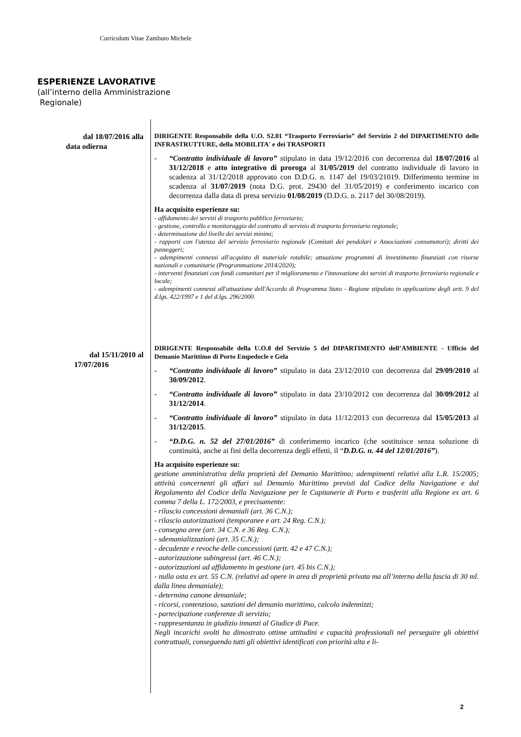Curriculum Vitae Zambuto Michele
ESPERIENZE LAVORATIVE
(all’interno della Amministrazione
Regionale)
dal 18/07/2016 alla
data odierna
DIRIGENTE Responsabile della U.O. S2.01 “Trasporto Ferroviario” del Servizio 2 del DIPARTIMENTO delle INFRASTRUTTURE, della MOBILITA' e dei TRASPORTI
- “Contratto individuale di lavoro” stipulato in data 19/12/2016 con decorrenza dal 18/07/2016 al 31/12/2018 e atto integrativo di proroga al 31/05/2019 del contratto individuale di lavoro in scadenza al 31/12/2018 approvato con D.D.G. n. 1147 del 19/03/21019. Differimento termine in scadenza al 31/07/2019 (nota D.G. prot. 29430 del 31/05/2019) e conferimento incarico con decorrenza dalla data di presa servizio 01/08/2019 (D.D.G. n. 2117 del 30/08/2019).
Ha acquisito esperienze su:
- affidamento dei servizi di trasporto pubblico ferroviario;
- gestione, controllo e monitoraggio del contratto di servizio di trasporto ferroviario regionale;
- determinazione del livello dei servizi minimi;
- rapporti con l'utenza del servizio ferroviario regionale (Comitati dei pendolari e Associazioni consumatori); diritti dei passeggeri;
- adempimenti connessi all'acquisto di materiale rotabile; attuazione programmi di investimento finanziati con risorse nazionali e comunitarie (Programmazione 2014/2020);
- interventi finanziati con fondi comunitari per il miglioramento e l'innovazione dei servizi di trasporto ferroviario regionale e locale;
- adempimenti connessi all'attuazione dell'Accordo di Programma Stato - Regione stipulato in applicazione degli artt. 9 del d.lgs. 422/1997 e 1 del d.lgs. 296/2000.
dal 15/11/2010 al
17/07/2016
DIRIGENTE Responsabile della U.O.8 del Servizio 5 del DIPARTIMENTO dell’AMBIENTE - Ufficio del Demanio Marittimo di Porto Empedocle e Gela
- “Contratto individuale di lavoro” stipulato in data 23/12/2010 con decorrenza dal 29/09/2010 al 30/09/2012.
- “Contratto individuale di lavoro” stipulato in data 23/10/2012 con decorrenza dal 30/09/2012 al 31/12/2014.
- “Contratto individuale di lavoro” stipulato in data 11/12/2013 con decorrenza dal 15/05/2013 al 31/12/2015.
- “D.D.G. n. 52 del 27/01/2016” di conferimento incarico (che sostituisce senza soluzione di continuità, anche ai fini della decorrenza degli effetti, il “D.D.G. n. 44 del 12/01/2016”).
Ha acquisito esperienze su:
gestione amministrativa della proprietà del Demanio Marittimo; adempimenti relativi alla L.R. 15/2005; attività concernenti gli affari sul Demanio Marittimo previsti dal Codice della Navigazione e dal Regolamento del Codice della Navigazione per le Capitanerie di Porto e trasferiti alla Regione ex art. 6 comma 7 della L. 172/2003, e precisamente:
- rilascio concessioni demaniali (art. 36 C.N.);
- rilascio autorizzazioni (temporanee e art. 24 Reg. C.N.);
- consegna aree (art. 34 C.N. e 36 Reg. C.N.);
- sdemanializzazioni (art. 35 C.N.);
- decadenze e revoche delle concessioni (artt. 42 e 47 C.N.);
- autorizzazione subingressi (art. 46 C.N.);
- autorizzazioni ad affidamento in gestione (art. 45 bis C.N.);
- nulla osta ex art. 55 C.N. (relativi ad opere in area di proprietà privata ma all’interno della fascia di 30 ml. dalla linea demaniale);
- determina canone demaniale;
- ricorsi, contenzioso, sanzioni del demanio marittimo, calcolo indennizzi;
- partecipazione conferenze di servizio;
- rappresentanza in giudizio innanzi al Giudice di Pace.
Negli incarichi svolti ha dimostrato ottime attitudini e capacità professionali nel perseguire gli obiettivi contrattuali, conseguendo tutti gli obiettivi identificati con priorità alta e li-
2